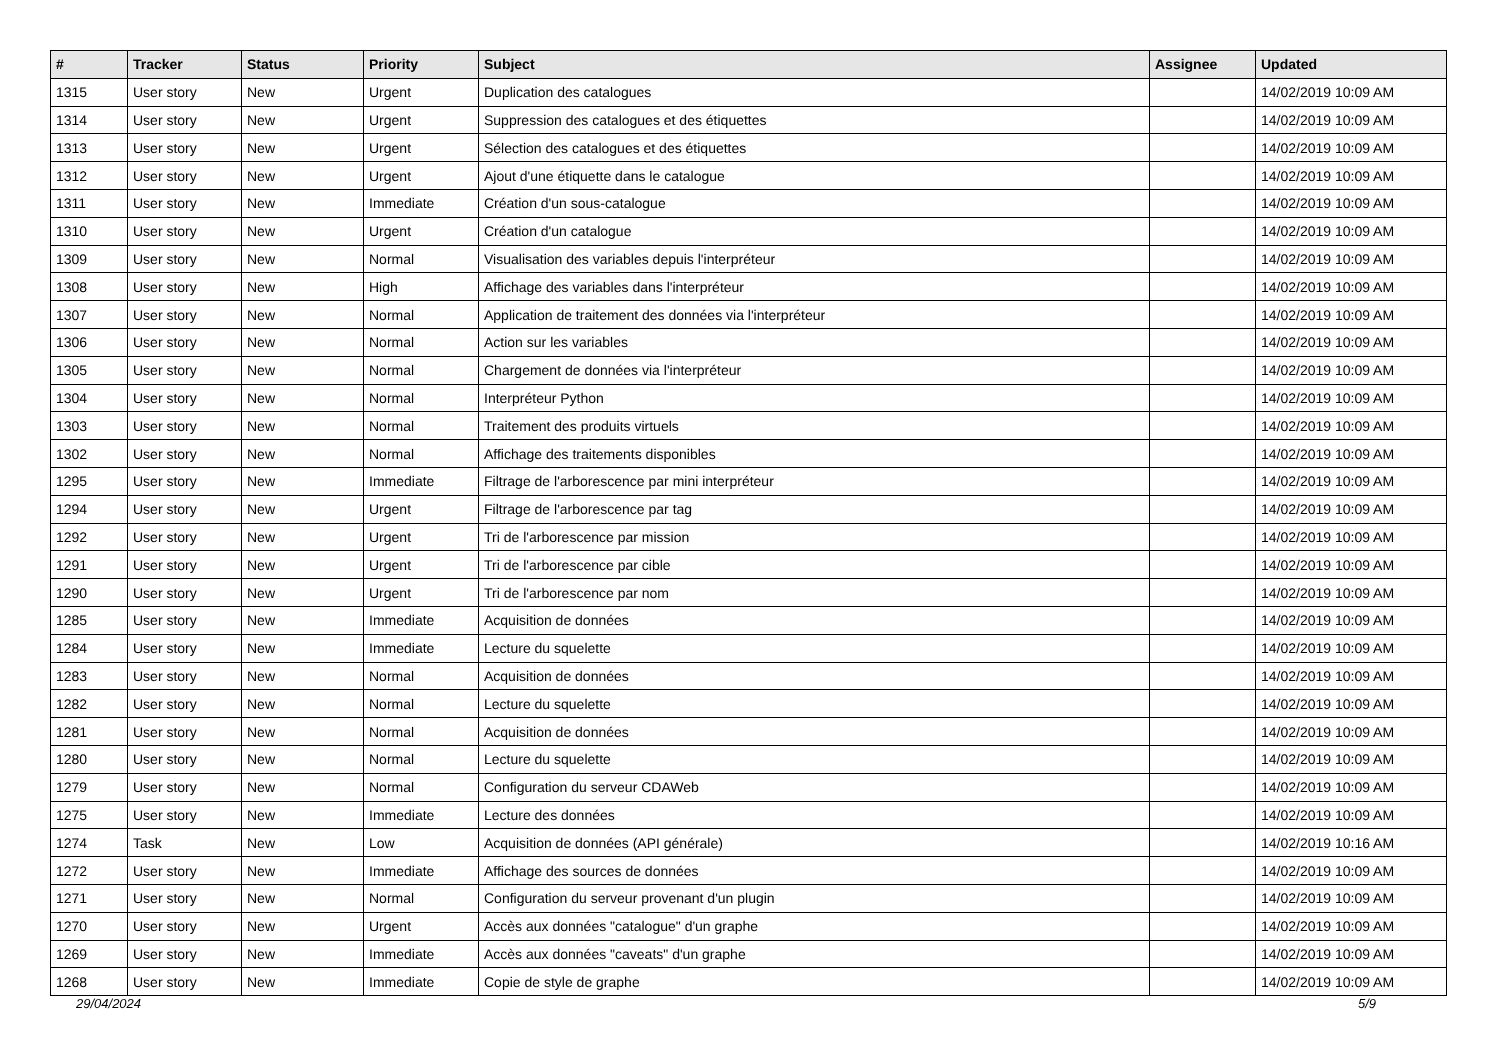| # | Tracker | Status | Priority | Subject | Assignee | Updated |
| --- | --- | --- | --- | --- | --- | --- |
| 1315 | User story | New | Urgent | Duplication des catalogues | | 14/02/2019 10:09 AM |
| 1314 | User story | New | Urgent | Suppression des catalogues et des étiquettes | | 14/02/2019 10:09 AM |
| 1313 | User story | New | Urgent | Sélection des catalogues et des étiquettes | | 14/02/2019 10:09 AM |
| 1312 | User story | New | Urgent | Ajout d'une étiquette dans le catalogue | | 14/02/2019 10:09 AM |
| 1311 | User story | New | Immediate | Création d'un sous-catalogue | | 14/02/2019 10:09 AM |
| 1310 | User story | New | Urgent | Création d'un catalogue | | 14/02/2019 10:09 AM |
| 1309 | User story | New | Normal | Visualisation des variables depuis l'interpréteur | | 14/02/2019 10:09 AM |
| 1308 | User story | New | High | Affichage des variables dans l'interpréteur | | 14/02/2019 10:09 AM |
| 1307 | User story | New | Normal | Application de traitement des données via l'interpréteur | | 14/02/2019 10:09 AM |
| 1306 | User story | New | Normal | Action sur les variables | | 14/02/2019 10:09 AM |
| 1305 | User story | New | Normal | Chargement de données via l'interpréteur | | 14/02/2019 10:09 AM |
| 1304 | User story | New | Normal | Interpréteur Python | | 14/02/2019 10:09 AM |
| 1303 | User story | New | Normal | Traitement des produits virtuels | | 14/02/2019 10:09 AM |
| 1302 | User story | New | Normal | Affichage des traitements disponibles | | 14/02/2019 10:09 AM |
| 1295 | User story | New | Immediate | Filtrage de l'arborescence par mini interpréteur | | 14/02/2019 10:09 AM |
| 1294 | User story | New | Urgent | Filtrage de l'arborescence par tag | | 14/02/2019 10:09 AM |
| 1292 | User story | New | Urgent | Tri de l'arborescence par mission | | 14/02/2019 10:09 AM |
| 1291 | User story | New | Urgent | Tri de l'arborescence par cible | | 14/02/2019 10:09 AM |
| 1290 | User story | New | Urgent | Tri de l'arborescence par nom | | 14/02/2019 10:09 AM |
| 1285 | User story | New | Immediate | Acquisition de données | | 14/02/2019 10:09 AM |
| 1284 | User story | New | Immediate | Lecture du squelette | | 14/02/2019 10:09 AM |
| 1283 | User story | New | Normal | Acquisition de données | | 14/02/2019 10:09 AM |
| 1282 | User story | New | Normal | Lecture du squelette | | 14/02/2019 10:09 AM |
| 1281 | User story | New | Normal | Acquisition de données | | 14/02/2019 10:09 AM |
| 1280 | User story | New | Normal | Lecture du squelette | | 14/02/2019 10:09 AM |
| 1279 | User story | New | Normal | Configuration du serveur CDAWeb | | 14/02/2019 10:09 AM |
| 1275 | User story | New | Immediate | Lecture des données | | 14/02/2019 10:09 AM |
| 1274 | Task | New | Low | Acquisition de données (API générale) | | 14/02/2019 10:16 AM |
| 1272 | User story | New | Immediate | Affichage des sources de données | | 14/02/2019 10:09 AM |
| 1271 | User story | New | Normal | Configuration du serveur provenant d'un plugin | | 14/02/2019 10:09 AM |
| 1270 | User story | New | Urgent | Accès aux données "catalogue" d'un graphe | | 14/02/2019 10:09 AM |
| 1269 | User story | New | Immediate | Accès aux données "caveats" d'un graphe | | 14/02/2019 10:09 AM |
| 1268 | User story | New | Immediate | Copie de style de graphe | | 14/02/2019 10:09 AM |
29/04/2024 5/9